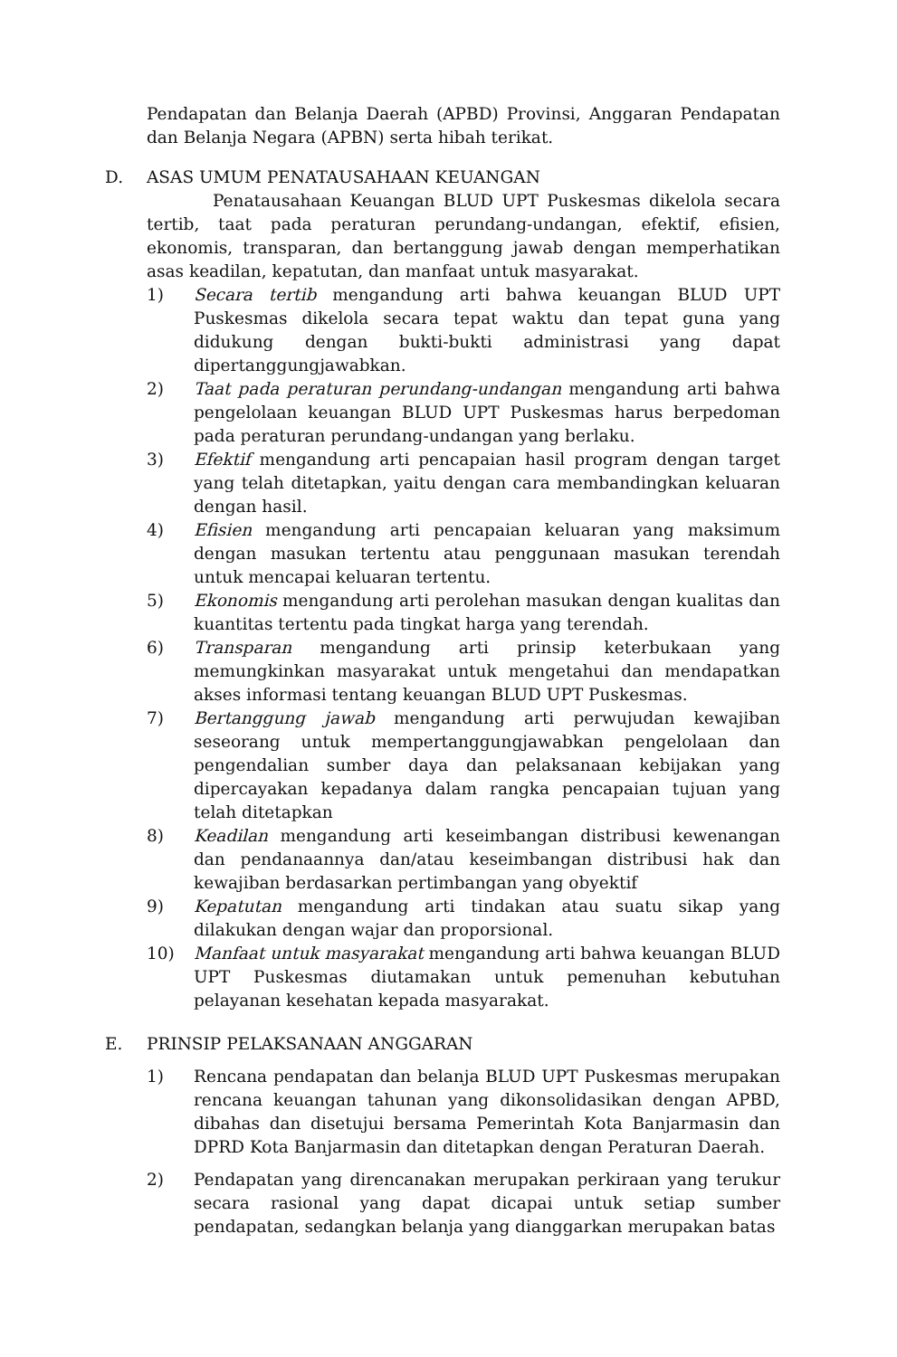Pendapatan dan Belanja Daerah (APBD) Provinsi, Anggaran Pendapatan dan Belanja Negara (APBN) serta hibah terikat.
D. ASAS UMUM PENATAUSAHAAN KEUANGAN
Penatausahaan Keuangan BLUD UPT Puskesmas dikelola secara tertib, taat pada peraturan perundang-undangan, efektif, efisien, ekonomis, transparan, dan bertanggung jawab dengan memperhatikan asas keadilan, kepatutan, dan manfaat untuk masyarakat.
1) Secara tertib mengandung arti bahwa keuangan BLUD UPT Puskesmas dikelola secara tepat waktu dan tepat guna yang didukung dengan bukti-bukti administrasi yang dapat dipertanggungjawabkan.
2) Taat pada peraturan perundang-undangan mengandung arti bahwa pengelolaan keuangan BLUD UPT Puskesmas harus berpedoman pada peraturan perundang-undangan yang berlaku.
3) Efektif mengandung arti pencapaian hasil program dengan target yang telah ditetapkan, yaitu dengan cara membandingkan keluaran dengan hasil.
4) Efisien mengandung arti pencapaian keluaran yang maksimum dengan masukan tertentu atau penggunaan masukan terendah untuk mencapai keluaran tertentu.
5) Ekonomis mengandung arti perolehan masukan dengan kualitas dan kuantitas tertentu pada tingkat harga yang terendah.
6) Transparan mengandung arti prinsip keterbukaan yang memungkinkan masyarakat untuk mengetahui dan mendapatkan akses informasi tentang keuangan BLUD UPT Puskesmas.
7) Bertanggung jawab mengandung arti perwujudan kewajiban seseorang untuk mempertanggungjawabkan pengelolaan dan pengendalian sumber daya dan pelaksanaan kebijakan yang dipercayakan kepadanya dalam rangka pencapaian tujuan yang telah ditetapkan
8) Keadilan mengandung arti keseimbangan distribusi kewenangan dan pendanaannya dan/atau keseimbangan distribusi hak dan kewajiban berdasarkan pertimbangan yang obyektif
9) Kepatutan mengandung arti tindakan atau suatu sikap yang dilakukan dengan wajar dan proporsional.
10) Manfaat untuk masyarakat mengandung arti bahwa keuangan BLUD UPT Puskesmas diutamakan untuk pemenuhan kebutuhan pelayanan kesehatan kepada masyarakat.
E. PRINSIP PELAKSANAAN ANGGARAN
1) Rencana pendapatan dan belanja BLUD UPT Puskesmas merupakan rencana keuangan tahunan yang dikonsolidasikan dengan APBD, dibahas dan disetujui bersama Pemerintah Kota Banjarmasin dan DPRD Kota Banjarmasin dan ditetapkan dengan Peraturan Daerah.
2) Pendapatan yang direncanakan merupakan perkiraan yang terukur secara rasional yang dapat dicapai untuk setiap sumber pendapatan, sedangkan belanja yang dianggarkan merupakan batas